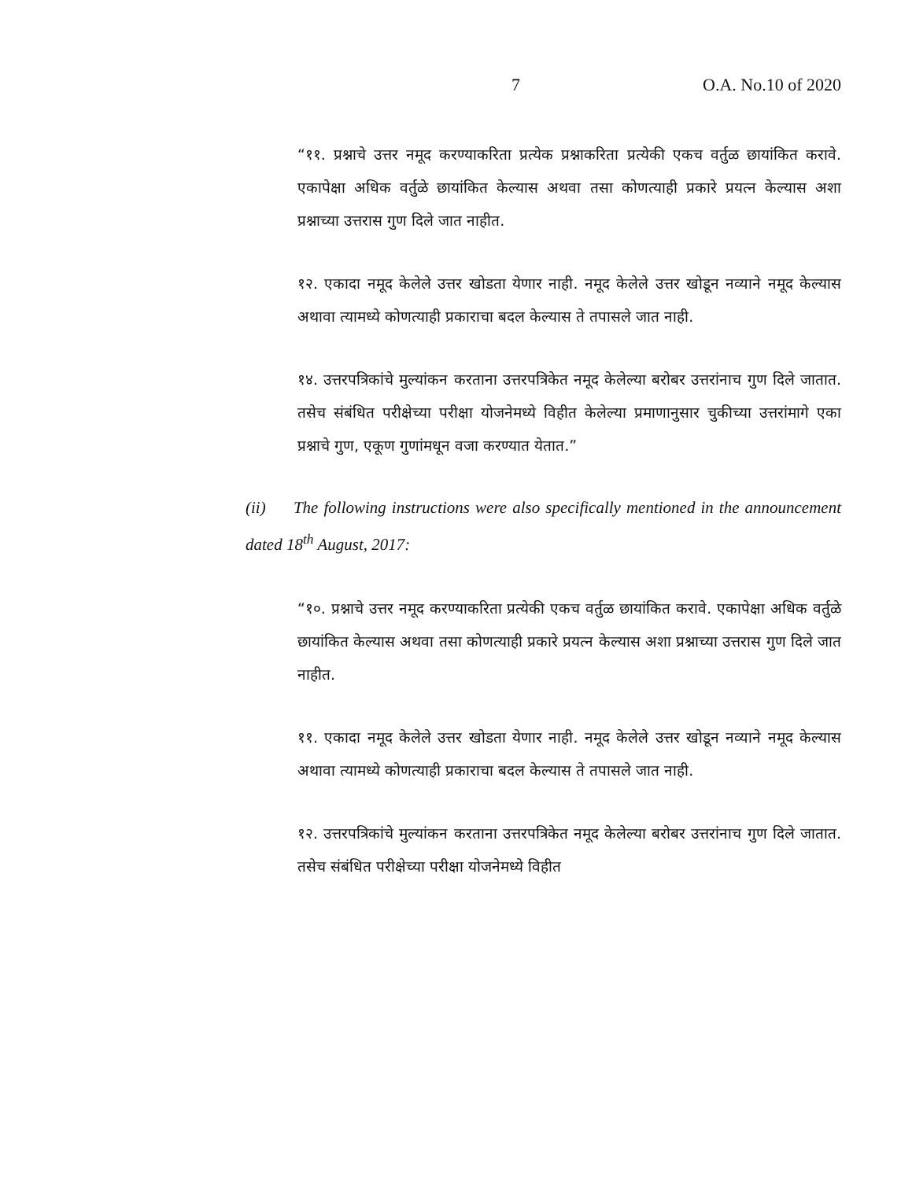7 O.A. No.10 of 2020
“११. प्रश्नाचे उत्तर नमूद करण्याकरिता प्रत्येक प्रश्नाकरिता प्रत्येकी एकच वर्तुळ छायांकित करावे. एकापेक्षा अधिक वर्तुळे छायांकित केल्यास अथवा तसा कोणत्याही प्रकारे प्रयत्न केल्यास अशा प्रश्नाच्या उत्तरास गुण दिले जात नाहीत.
१२. एकादा नमूद केलेले उत्तर खोडता येणार नाही. नमूद केलेले उत्तर खोडून नव्याने नमूद केल्यास अथावा त्यामध्ये कोणत्याही प्रकाराचा बदल केल्यास ते तपासले जात नाही.
१४. उत्तरपत्रिकांचे मुल्यांकन करताना उत्तरपत्रिकेत नमूद केलेल्या बरोबर उत्तरांनाच गुण दिले जातात. तसेच संबंधित परीक्षेच्या परीक्षा योजनेमध्ये विहीत केलेल्या प्रमाणानुसार चुकीच्या उत्तरांमागे एका प्रश्नाचे गुण, एकूण गुणांमधून वजा करण्यात येतात.”
(ii) The following instructions were also specifically mentioned in the announcement dated 18<sup>th</sup> August, 2017:
“१०. प्रश्नाचे उत्तर नमूद करण्याकरिता प्रत्येकी एकच वर्तुळ छायांकित करावे. एकापेक्षा अधिक वर्तुळे छायांकित केल्यास अथवा तसा कोणत्याही प्रकारे प्रयत्न केल्यास अशा प्रश्नाच्या उत्तरास गुण दिले जात नाहीत.
११. एकादा नमूद केलेले उत्तर खोडता येणार नाही. नमूद केलेले उत्तर खोडून नव्याने नमूद केल्यास अथावा त्यामध्ये कोणत्याही प्रकाराचा बदल केल्यास ते तपासले जात नाही.
१२. उत्तरपत्रिकांचे मुल्यांकन करताना उत्तरपत्रिकेत नमूद केलेल्या बरोबर उत्तरांनाच गुण दिले जातात. तसेच संबंधित परीक्षेच्या परीक्षा योजनेमध्ये विहीत